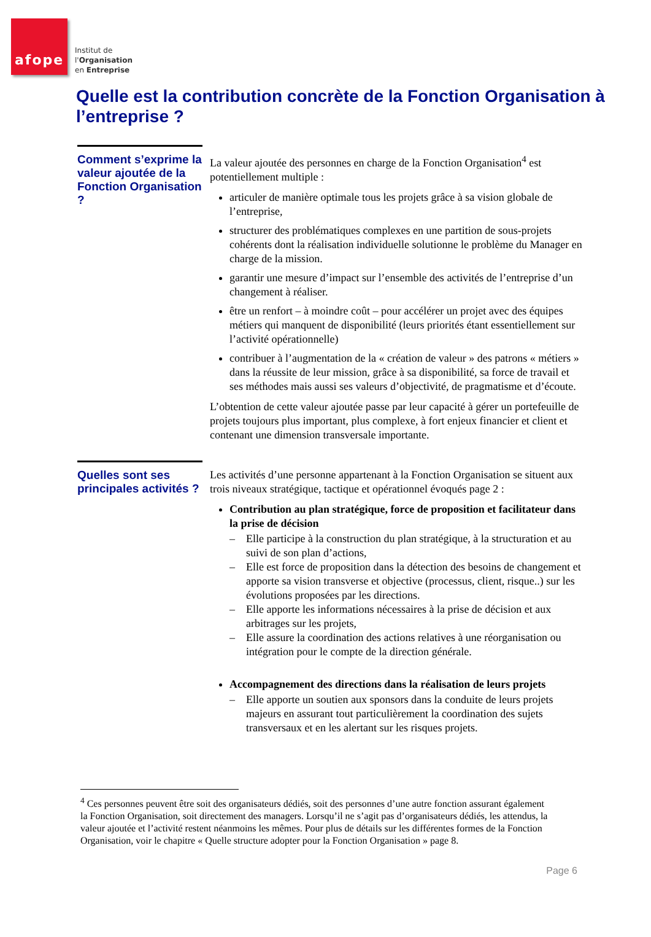afope
Institut de
l'Organisation
en Entreprise
Quelle est la contribution concrète de la Fonction Organisation à l’entreprise ?
Comment s’exprime la valeur ajoutée de la Fonction Organisation ?
La valeur ajoutée des personnes en charge de la Fonction Organisation<sup>4</sup> est potentiellement multiple :
articuler de manière optimale tous les projets grâce à sa vision globale de l’entreprise,
structurer des problématiques complexes en une partition de sous-projets cohérents dont la réalisation individuelle solutionne le problème du Manager en charge de la mission.
garantir une mesure d’impact sur l’ensemble des activités de l’entreprise d’un changement à réaliser.
être un renfort – à moindre coût – pour accélérer un projet avec des équipes métiers qui manquent de disponibilité (leurs priorités étant essentiellement sur l’activité opérationnelle)
contribuer à l’augmentation de la « création de valeur » des patrons « métiers » dans la réussite de leur mission, grâce à sa disponibilité, sa force de travail et ses méthodes mais aussi ses valeurs d’objectivité, de pragmatisme et d’écoute.
L’obtention de cette valeur ajoutée passe par leur capacité à gérer un portefeuille de projets toujours plus important, plus complexe, à fort enjeux financier et client et contenant une dimension transversale importante.
Quelles sont ses principales activités ?
Les activités d’une personne appartenant à la Fonction Organisation se situent aux trois niveaux stratégique, tactique et opérationnel évoqués page 2 :
Contribution au plan stratégique, force de proposition et facilitateur dans la prise de décision
– Elle participe à la construction du plan stratégique, à la structuration et au suivi de son plan d’actions,
– Elle est force de proposition dans la détection des besoins de changement et apporte sa vision transverse et objective (processus, client, risque..) sur les évolutions proposées par les directions.
– Elle apporte les informations nécessaires à la prise de décision et aux arbitrages sur les projets,
– Elle assure la coordination des actions relatives à une réorganisation ou intégration pour le compte de la direction générale.
Accompagnement des directions dans la réalisation de leurs projets
– Elle apporte un soutien aux sponsors dans la conduite de leurs projets majeurs en assurant tout particulièrement la coordination des sujets transversaux et en les alertant sur les risques projets.
<sup>4</sup> Ces personnes peuvent être soit des organisateurs dédiés, soit des personnes d’une autre fonction assurant également la Fonction Organisation, soit directement des managers. Lorsqu’il ne s’agit pas d’organisateurs dédiés, les attendus, la valeur ajoutée et l’activité restent néanmoins les mêmes. Pour plus de détails sur les différentes formes de la Fonction Organisation, voir le chapitre « Quelle structure adopter pour la Fonction Organisation » page 8.
Page 6